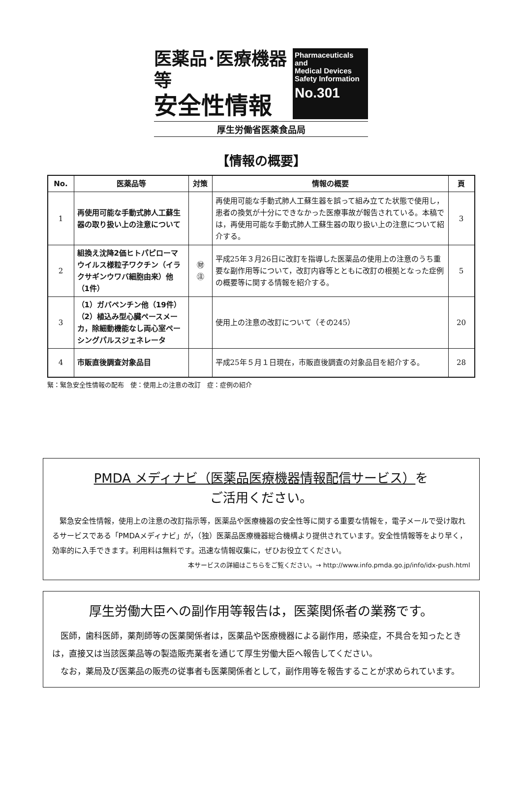医薬品･医療機器等
安全性情報
Pharmaceuticals
and
Medical Devices
Safety Information
No.301
厚生労働省医薬食品局
【情報の概要】
| No. | 医薬品等 | 対策 | 情報の概要 | 頁 |
| --- | --- | --- | --- | --- |
| 1 | 再使用可能な手動式肺人工蘇生器の取り扱い上の注意について | | 再使用可能な手動式肺人工蘇生器を誤って組み立てた状態で使用し，患者の換気が十分にできなかった医療事故が報告されている。本稿では，再使用可能な手動式肺人工蘇生器の取り扱い上の注意について紹介する。 | 3 |
| 2 | 組換え沈降2価ヒトパピローマウイルス様粒子ワクチン（イラクサギンウワバ細胞由来）他（1件） | ㊖ ㊟ | 平成25年３月26日に改訂を指導した医薬品の使用上の注意のうち重要な副作用等について，改訂内容等とともに改訂の根拠となった症例の概要等に関する情報を紹介する。 | 5 |
| 3 | （1）ガバペンチン他（19件） （2）植込み型心臓ペースメーカ，除細動機能なし両心室ペーシングパルスジェネレータ | | 使用上の注意の改訂について（その245） | 20 |
| 4 | 市販直後調査対象品目 | | 平成25年５月１日現在，市販直後調査の対象品目を紹介する。 | 28 |
緊：緊急安全性情報の配布　使：使用上の注意の改訂　症：症例の紹介
PMDA メディナビ（医薬品医療機器情報配信サービス）を
ご活用ください。
　緊急安全性情報，使用上の注意の改訂指示等，医薬品や医療機器の安全性等に関する重要な情報を，電子メールで受け取れるサービスである「PMDAメディナビ」が，（独）医薬品医療機器総合機構より提供されています。安全性情報等をより早く，効率的に入手できます。利用料は無料です。迅速な情報収集に，ぜひお役立てください。
本サービスの詳細はこちらをご覧ください。→ http://www.info.pmda.go.jp/info/idx-push.html
厚生労働大臣への副作用等報告は，医薬関係者の業務です。
　医師，歯科医師，薬剤師等の医薬関係者は，医薬品や医療機器による副作用，感染症，不具合を知ったときは，直接又は当該医薬品等の製造販売業者を通じて厚生労働大臣へ報告してください。
　なお，薬局及び医薬品の販売の従事者も医薬関係者として，副作用等を報告することが求められています。